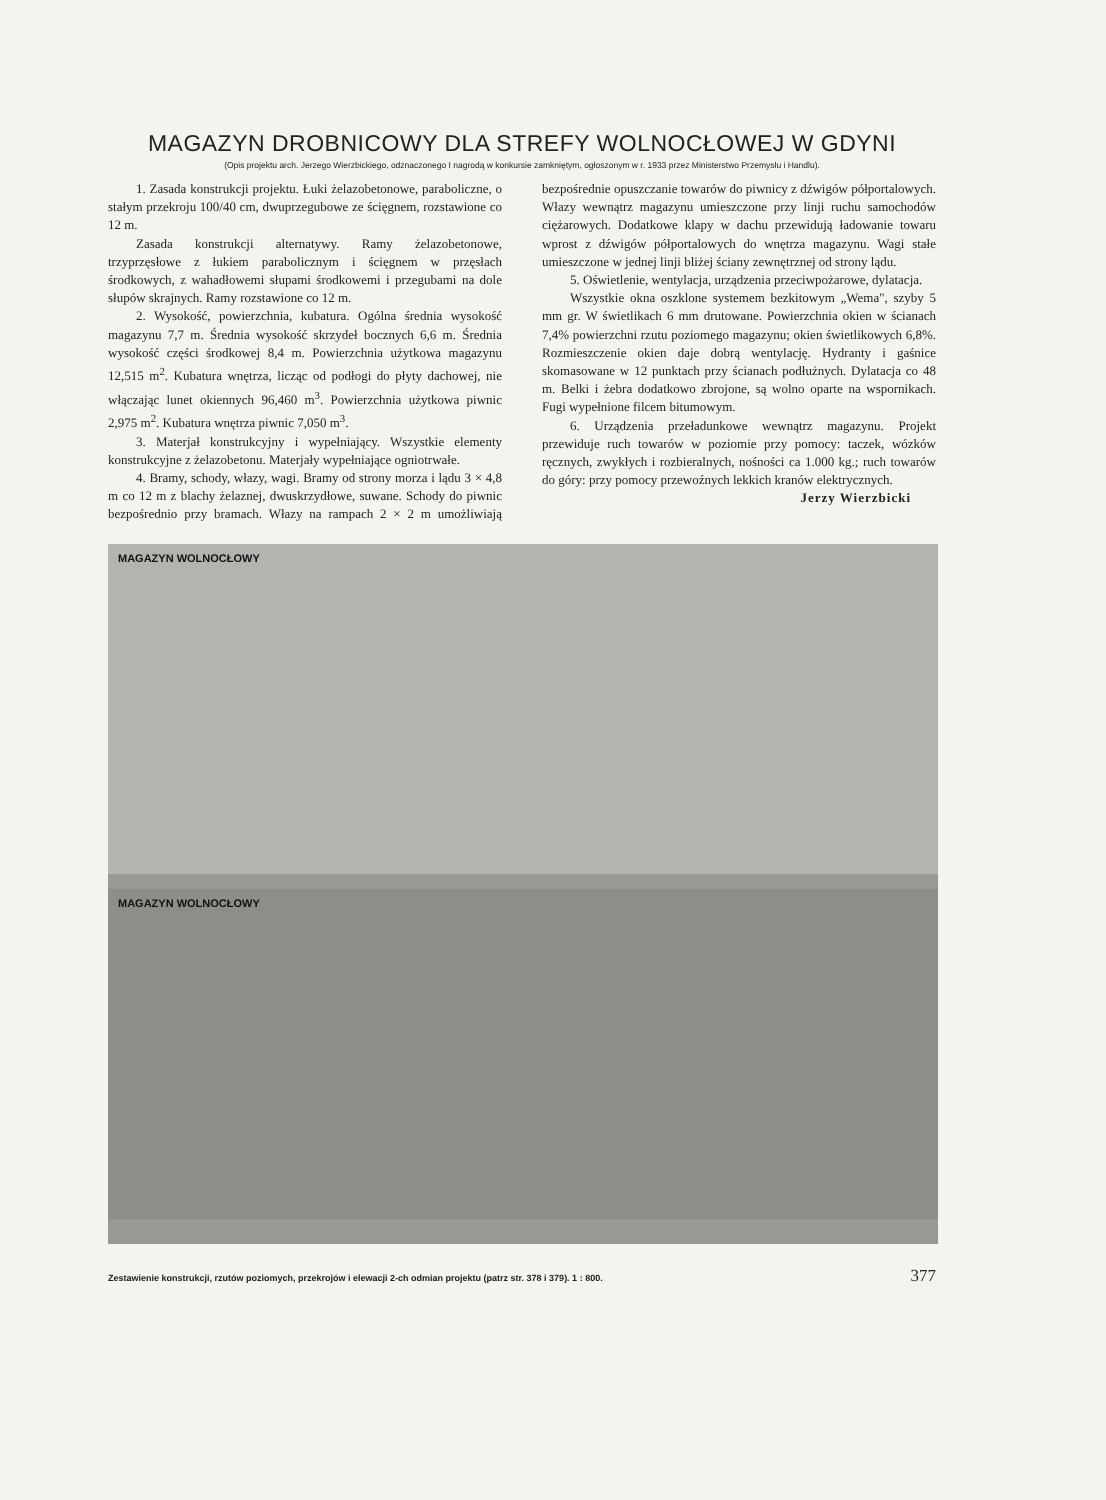MAGAZYN DROBNICOWY DLA STREFY WOLNOCŁOWEJ W GDYNI
(Opis projektu arch. Jerzego Wierzbickiego, odznaczonego I nagrodą w konkursie zamkniętym, ogłoszonym w r. 1933 przez Ministerstwo Przemysłu i Handlu).
1. Zasada konstrukcji projektu. Łuki żelazobetonowe, paraboliczne, o stałym przekroju 100/40 cm, dwuprzegubowe ze ścięgnem, rozstawione co 12 m.
Zasada konstrukcji alternatywy. Ramy żelazobetonowe, trzyprzęsłowe z łukiem parabolicznym i ścięgnem w przęsłach środkowych, z wahadłowemi słupami środkowemi i przegubami na dole słupów skrajnych. Ramy rozstawione co 12 m.
2. Wysokość, powierzchnia, kubatura. Ogólna średnia wysokość magazynu 7,7 m. Średnia wysokość skrzydeł bocznych 6,6 m. Średnia wysokość części środkowej 8,4 m. Powierzchnia użytkowa magazynu 12,515 m<sup>2</sup>. Kubatura wnętrza, licząc od podłogi do płyty dachowej, nie włączając lunet okiennych 96,460 m<sup>3</sup>. Powierzchnia użytkowa piwnic 2,975 m<sup>2</sup>. Kubatura wnętrza piwnic 7,050 m<sup>3</sup>.
3. Materjał konstrukcyjny i wypełniający. Wszystkie elementy konstrukcyjne z żelazobetonu. Materjały wypełniające ogniotrwałe.
4. Bramy, schody, włazy, wagi. Bramy od strony morza i lądu 3 × 4,8 m co 12 m z blachy żelaznej, dwuskrzydłowe, suwane. Schody do piwnic bezpośrednio przy bramach. Włazy na rampach 2 × 2 m umożliwiają bezpośrednie opuszczanie towarów do piwnicy z dźwigów półportalowych. Włazy wewnątrz magazynu umieszczone przy linji ruchu samochodów ciężarowych. Dodatkowe klapy w dachu przewidują ładowanie towaru wprost z dźwigów półportalowych do wnętrza magazynu. Wagi stałe umieszczone w jednej linji bliżej ściany zewnętrznej od strony lądu.
5. Oświetlenie, wentylacja, urządzenia przeciwpożarowe, dylatacja.
Wszystkie okna oszklone systemem bezkitowym „Wema", szyby 5 mm gr. W świetlikach 6 mm drutowane. Powierzchnia okien w ścianach 7,4% powierzchni rzutu poziomego magazynu; okien świetlikowych 6,8%. Rozmieszczenie okien daje dobrą wentylację. Hydranty i gaśnice skomasowane w 12 punktach przy ścianach podłużnych. Dylatacja co 48 m. Belki i żebra dodatkowo zbrojone, są wolno oparte na wspornikach. Fugi wypełnione filcem bitumowym.
6. Urządzenia przeładunkowe wewnątrz magazynu. Projekt przewiduje ruch towarów w poziomie przy pomocy: taczek, wózków ręcznych, zwykłych i rozbieralnych, nośności ca 1.000 kg.; ruch towarów do góry: przy pomocy przewoźnych lekkich kranów elektrycznych.
Jerzy Wierzbicki
MAGAZYN WOLNOCŁOWY
MAGAZYN WOLNOCŁOWY
Zestawienie konstrukcji, rzutów poziomych, przekrojów i elewacji 2-ch odmian projektu (patrz str. 378 i 379). 1 : 800. 377